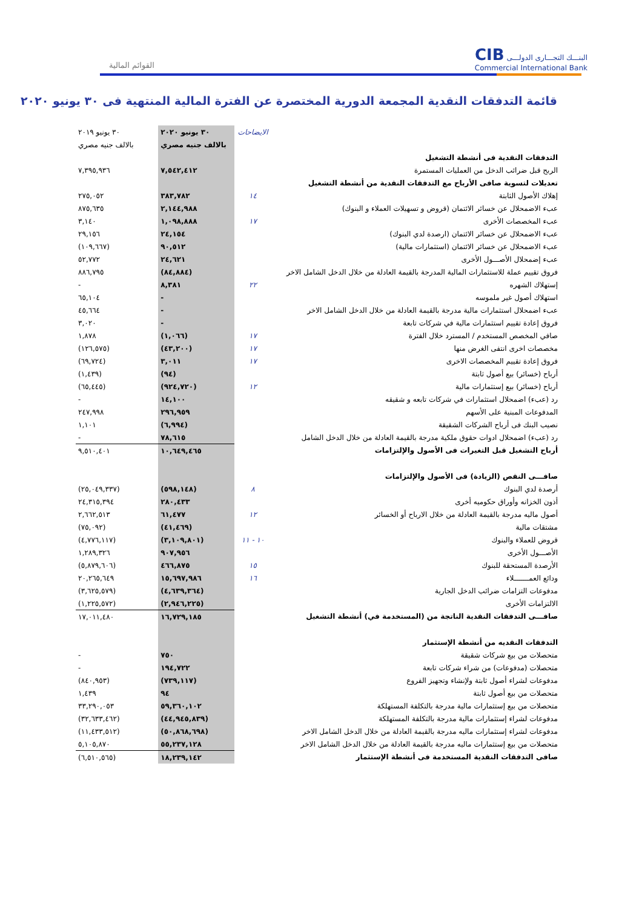CIB البنـــك التجـــارى الدولـــى
Commercial International Bank
القوائم المالية
قائمة التدفقات النقدية المجمعة الدورية المختصرة عن الفترة المالية المنتهية فى ٣٠ يونيو ٢٠٢٠
| | الايضاحات | ٣٠ يونيو ٢٠٢٠ | ٣٠ يونيو ٢٠١٩ |
| | | بالالف جنيه مصري | بالالف جنيه مصري |
| التدفقات النقدية فى أنشطة التشغيل | | | |
| الربح قبل ضرائب الدخل من العمليات المستمرة | | ٧,٥٤٢,٤١٢ | ٧,٣٩٥,٩٣٦ |
| تعديلات لتسوية صافى الأرباح مع التدفقات النقدية من أنشطة التشغيل | | | |
| إهلاك الأصول الثابتة | ١٤ | ٣٨٣,٧٨٢ | ٢٧٥,٠٥٢ |
| عبء الاضمحلال عن خسائر الائتمان (قروض و تسهيلات العملاء و البنوك) | | ٢,١٤٤,٩٨٨ | ٨٧٥,٦٣٥ |
| عبء المخصصات الأخرى | ١٧ | ١,٠٩٨,٨٨٨ | ٣,١٤٠ |
| عبء الاضمحلال عن خسائر الائتمان (ارصدة لدي البنوك) | | ٢٤,١٥٤ | ٢٩,١٥٦ |
| عبء الاضمحلال عن خسائر الائتمان (استثمارات مالية) | | ٩٠,٥١٢ | (١٠٩,٦٦٧) |
| عبء إضمحلال الأصـــول الأخرى | | ٢٤,٦٢١ | ٥٢,٧٧٢ |
| فروق تقييم عملة للاستثمارات المالية المدرجة بالقيمة العادلة من خلال الدخل الشامل الاخر | | (٨٤,٨٨٤) | ٨٨٦,٧٩٥ |
| إستهلاك الشهره | ٢٢ | ٨,٣٨١ | - |
| استهلاك أصول غير ملموسه | | - | ٦٥,١٠٤ |
| عبء اضمحلال استثمارات مالية مدرجة بالقيمة العادلة من خلال الدخل الشامل الاخر | | - | ٤٥,٦٦٤ |
| فروق إعادة تقييم استثمارات مالية في شركات تابعة | | - | ٣,٠٢٠ |
| صافي المخصص المستخدم / المسترد خلال الفترة | ١٧ | (١,٠٦٦) | ١,٨٧٨ |
| مخصصات اخرى انتفى الغرض منها | ١٧ | (٤٣,٢٠٠) | (١٢٦,٥٧٥) |
| فروق إعادة تقييم المخصصات الاخرى | ١٧ | ٣,٠١١ | (٦٩,٧٢٤) |
| أرباح (خسائر) بيع أصول ثابتة | | (٩٤) | (١,٤٣٩) |
| أرباح (خسائر) بيع إستثمارات مالية | ١٢ | (٩٢٤,٧٢٠) | (٦٥,٤٤٥) |
| رد (عبء) اضمحلال استثمارات في شركات تابعه و شقيقه | | ١٤,١٠٠ | - |
| المدفوعات المبنية على الأسهم | | ٢٩٦,٩٥٩ | ٢٤٧,٩٩٨ |
| نصيب البنك فى أرباح الشركات الشقيقة | | (٦,٩٩٤) | ١,١٠١ |
| رد (عبء) اضمحلال ادوات حقوق ملكية مدرجة بالقيمة العادلة من خلال الدخل الشامل | | ٧٨,٦١٥ | - |
| أرباح التشغيل قبل التغيرات فى الأصول والإلتزامات | | ١٠,٦٤٩,٤٦٥ | ٩,٥١٠,٤٠١ |
| صافـــى النقص (الزيادة) فى الأصول والإلتزامات | | | |
| أرصدة لدي البنوك | ٨ | (٥٩٨,١٤٨) | (٢٥,٠٤٩,٣٣٧) |
| أذون الخزانه وأوراق حكوميه أخرى | | ٢٨٠,٤٣٣ | ٢٤,٣١٥,٣٩٤ |
| أصول ماليه مدرجة بالقيمة العادلة من خلال الارباح أو الخسائر | ١٢ | ٦١,٤٧٧ | ٢,٦٦٢,٥١٣ |
| مشتقات مالية | | (٤١,٤٦٩) | (٧٥,٠٩٢) |
| قروض للعملاء والبنوك | ١٠ - ١١ | (٣,١٠٩,٨٠١) | (٤,٧٧٦,١١٧) |
| الأصـــول الأخرى | | ٩٠٧,٩٥٦ | ١,٢٨٩,٣٢٦ |
| الأرصدة المستحقة للبنوك | ١٥ | ٤٦٦,٨٧٥ | (٥,٨٧٩,٦٠٦) |
| ودائع العمـــــــلاء | ١٦ | ١٥,٦٩٧,٩٨٦ | ٢٠,٢٦٥,٦٤٩ |
| مدفوعات التزامات ضرائب الدخل الجارية | | (٤,٦٣٩,٣٦٤) | (٣,٦٢٥,٥٧٩) |
| الالتزامات الأخرى | | (٢,٩٤٦,٢٢٥) | (١,٢٢٥,٥٧٢) |
| صافـــى التدفقات النقدية الناتجة من (المستخدمة في) أنشطة التشغيل | | ١٦,٧٢٩,١٨٥ | ١٧,٠١١,٤٨٠ |
| التدفقات النقديه من أنشطة الإستثمار | | | |
| متحصلات من بيع شركات شقيقة | | ٧٥٠ | - |
| متحصلات (مدفوعات) من شراء شركات تابعة | | ١٩٤,٧٢٢ | - |
| مدفوعات لشراء أصول ثابتة ولإنشاء وتجهيز الفروع | | (٧٣٩,١١٧) | (٨٤٠,٩٥٣) |
| متحصلات من بيع أصول ثابتة | | ٩٤ | ١,٤٣٩ |
| متحصلات من بيع إستثمارات مالية مدرجة بالتكلفة المستهلكة | | ٥٩,٣٦٠,١٠٢ | ٣٣,٢٩٠,٠٥٣ |
| مدفوعات لشراء إستثمارات مالية مدرجة بالتكلفة المستهلكة | | (٤٤,٩٤٥,٨٣٩) | (٣٢,٦٣٣,٤٦٢) |
| مدفوعات لشراء إستثمارات ماليه مدرجة بالقيمة العادلة من خلال الدخل الشامل الاخر | | (٥٠,٨٦٨,٦٩٨) | (١١,٤٣٣,٥١٢) |
| متحصلات من بيع إستثمارات ماليه مدرجة بالقيمة العادلة من خلال الدخل الشامل الاخر | | ٥٥,٢٣٧,١٢٨ | ٥,١٠٥,٨٧٠ |
| صافى التدفقات النقدية المستخدمة فى أنشطة الإستثمار | | ١٨,٢٣٩,١٤٢ | (٦,٥١٠,٥٦٥) |